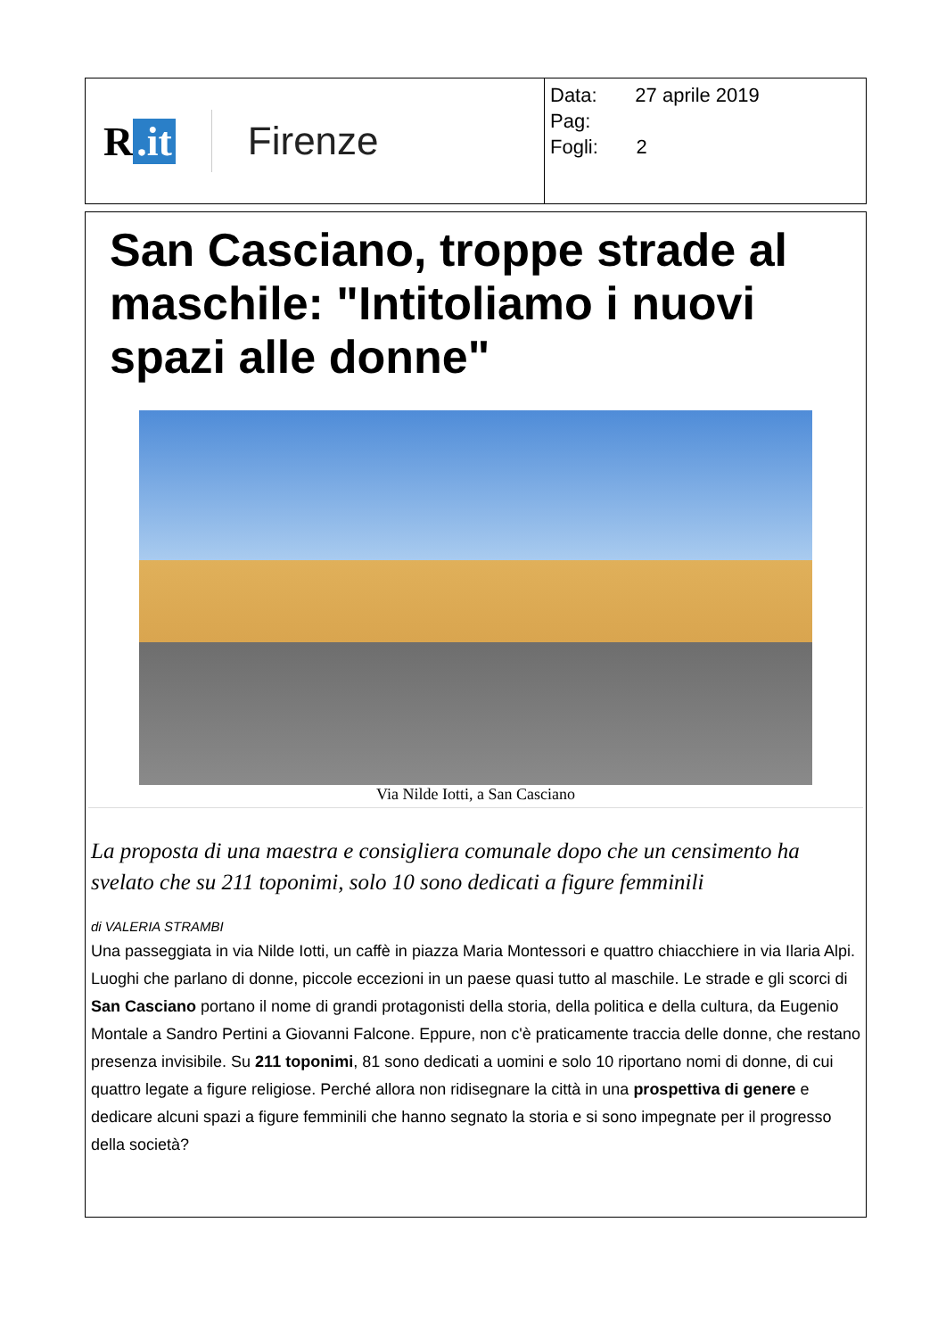| R .it Firenze | Data: 27 aprile 2019 Pag: Fogli: 2 |
San Casciano, troppe strade al maschile: "Intitoliamo i nuovi spazi alle donne"
Via Nilde Iotti, a San Casciano
La proposta di una maestra e consigliera comunale dopo che un censimento ha svelato che su 211 toponimi, solo 10 sono dedicati a figure femminili
di VALERIA STRAMBI
Una passeggiata in via Nilde Iotti, un caffè in piazza Maria Montessori e quattro chiacchiere in via Ilaria Alpi. Luoghi che parlano di donne, piccole eccezioni in un paese quasi tutto al maschile. Le strade e gli scorci di San Casciano portano il nome di grandi protagonisti della storia, della politica e della cultura, da Eugenio Montale a Sandro Pertini a Giovanni Falcone. Eppure, non c'è praticamente traccia delle donne, che restano presenza invisibile. Su 211 toponimi, 81 sono dedicati a uomini e solo 10 riportano nomi di donne, di cui quattro legate a figure religiose. Perché allora non ridisegnare la città in una prospettiva di genere e dedicare alcuni spazi a figure femminili che hanno segnato la storia e si sono impegnate per il progresso della società?